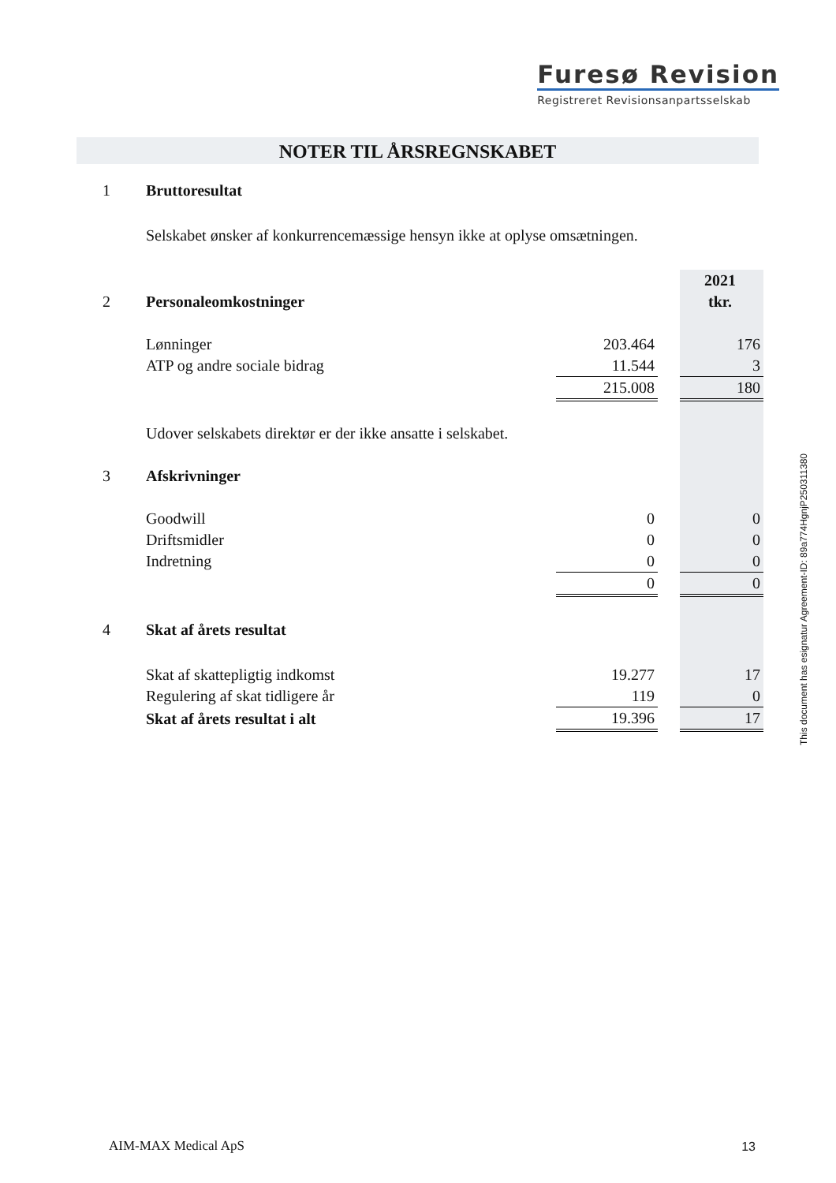Furesø Revision
Registreret Revisionsanpartsselskab
NOTER TIL ÅRSREGNSKABET
| 1 | Bruttoresultat | | | |
| | Selskabet ønsker af konkurrencemæssige hensyn ikke at oplyse omsætningen. | | | |
| | | | | 2021 |
| 2 | Personaleomkostninger | | | tkr. |
| | Lønninger | 203.464 | | 176 |
| | ATP og andre sociale bidrag | 11.544 | | 3 |
| | | 215.008 | | 180 |
| | Udover selskabets direktør er der ikke ansatte i selskabet. | | | |
| 3 | Afskrivninger | | | |
| | Goodwill | 0 | | 0 |
| | Driftsmidler | 0 | | 0 |
| | Indretning | 0 | | 0 |
| | | 0 | | 0 |
| 4 | Skat af årets resultat | | | |
| | Skat af skattepligtig indkomst | 19.277 | | 17 |
| | Regulering af skat tidligere år | 119 | | 0 |
| | Skat af årets resultat i alt | 19.396 | | 17 |
This document has esignatur Agreement-ID: 89a774HgnjP250311380
AIM-MAX Medical ApS 13